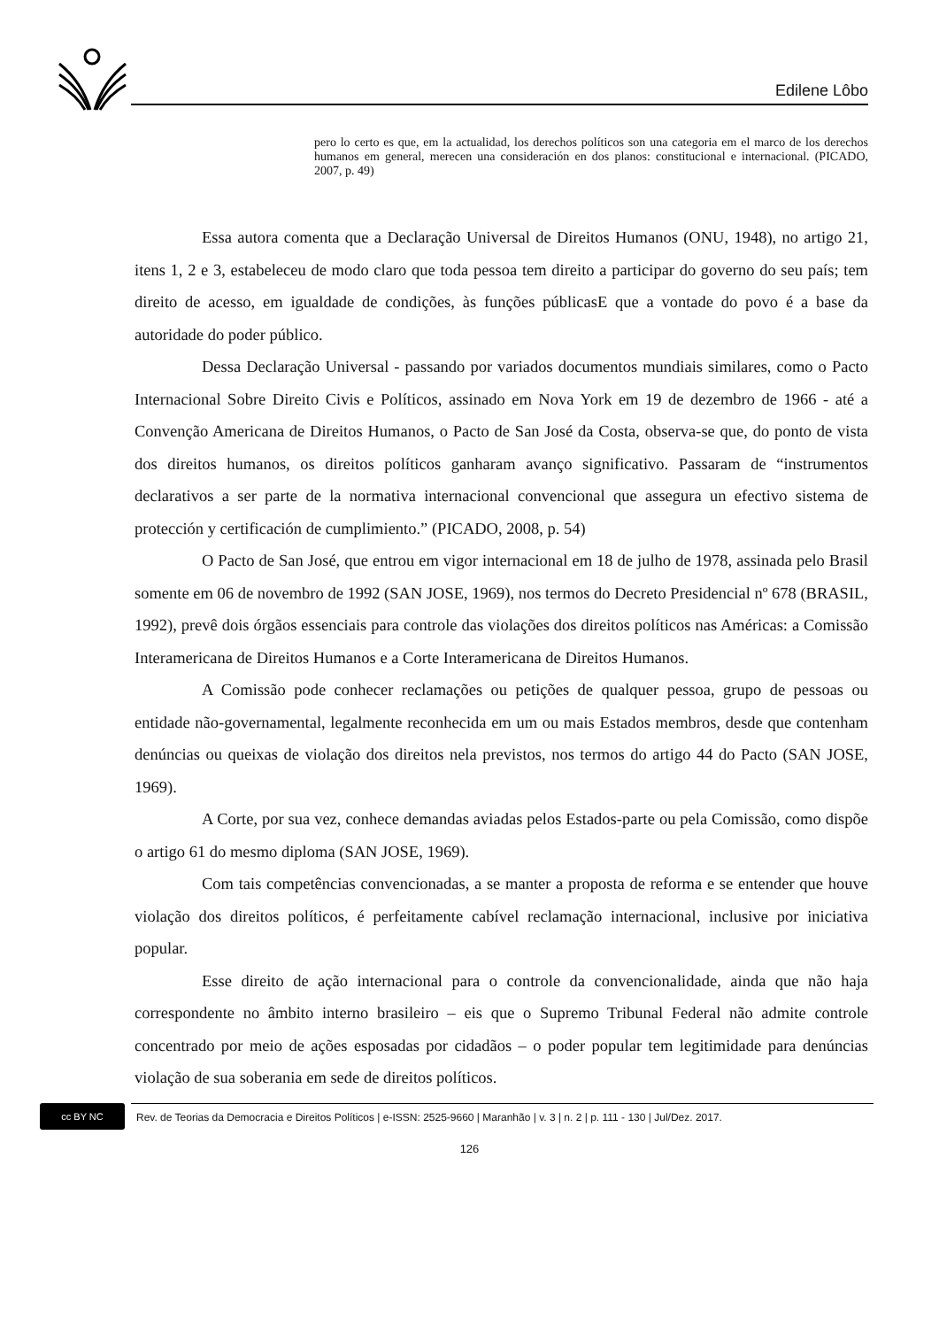Edilene Lôbo
pero lo certo es que, em la actualidad, los derechos políticos son una categoria em el marco de los derechos humanos em general, merecen una consideración en dos planos: constitucional e internacional. (PICADO, 2007, p. 49)
Essa autora comenta que a Declaração Universal de Direitos Humanos (ONU, 1948), no artigo 21, itens 1, 2 e 3, estabeleceu de modo claro que toda pessoa tem direito a participar do governo do seu país; tem direito de acesso, em igualdade de condições, às funções públicasE que a vontade do povo é a base da autoridade do poder público.
Dessa Declaração Universal - passando por variados documentos mundiais similares, como o Pacto Internacional Sobre Direito Civis e Políticos, assinado em Nova York em 19 de dezembro de 1966 - até a Convenção Americana de Direitos Humanos, o Pacto de San José da Costa, observa-se que, do ponto de vista dos direitos humanos, os direitos políticos ganharam avanço significativo. Passaram de “instrumentos declarativos a ser parte de la normativa internacional convencional que assegura un efectivo sistema de protección y certificación de cumplimiento.” (PICADO, 2008, p. 54)
O Pacto de San José, que entrou em vigor internacional em 18 de julho de 1978, assinada pelo Brasil somente em 06 de novembro de 1992 (SAN JOSE, 1969), nos termos do Decreto Presidencial nº 678 (BRASIL, 1992), prevê dois órgãos essenciais para controle das violações dos direitos políticos nas Américas: a Comissão Interamericana de Direitos Humanos e a Corte Interamericana de Direitos Humanos.
A Comissão pode conhecer reclamações ou petições de qualquer pessoa, grupo de pessoas ou entidade não-governamental, legalmente reconhecida em um ou mais Estados membros, desde que contenham denúncias ou queixas de violação dos direitos nela previstos, nos termos do artigo 44 do Pacto (SAN JOSE, 1969).
A Corte, por sua vez, conhece demandas aviadas pelos Estados-parte ou pela Comissão, como dispõe o artigo 61 do mesmo diploma (SAN JOSE, 1969).
Com tais competências convencionadas, a se manter a proposta de reforma e se entender que houve violação dos direitos políticos, é perfeitamente cabível reclamação internacional, inclusive por iniciativa popular.
Esse direito de ação internacional para o controle da convencionalidade, ainda que não haja correspondente no âmbito interno brasileiro – eis que o Supremo Tribunal Federal não admite controle concentrado por meio de ações esposadas por cidadãos – o poder popular tem legitimidade para denúncias violação de sua soberania em sede de direitos políticos.
cc BY NC
Rev. de Teorias da Democracia e Direitos Políticos | e-ISSN: 2525-9660 | Maranhão | v. 3 | n. 2 | p. 111 - 130 | Jul/Dez. 2017.
126